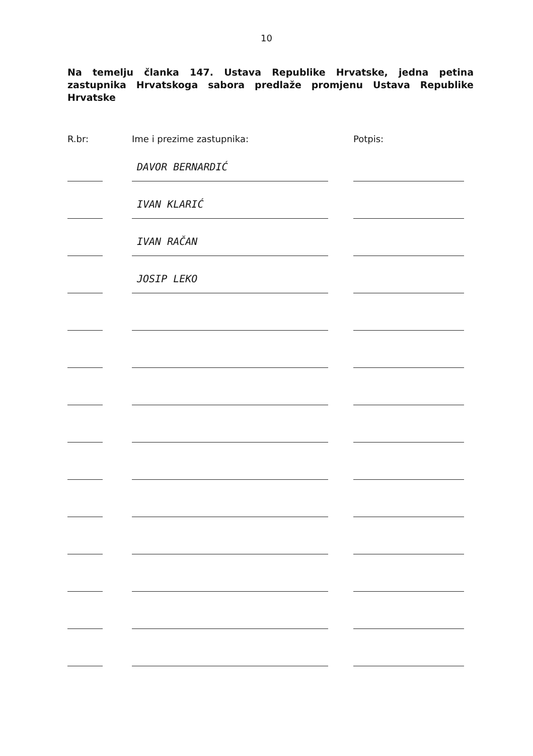10
Na temelju članka 147. Ustava Republike Hrvatske, jedna petina zastupnika Hrvatskoga sabora predlaže promjenu Ustava Republike Hrvatske
| R.br: | Ime i prezime zastupnika: | Potpis: |
| --- | --- | --- |
| | DAVOR BERNARDIĆ | |
| | IVAN KLARIĆ | |
| | IVAN RAČAN | |
| | JOSIP LEKO | |